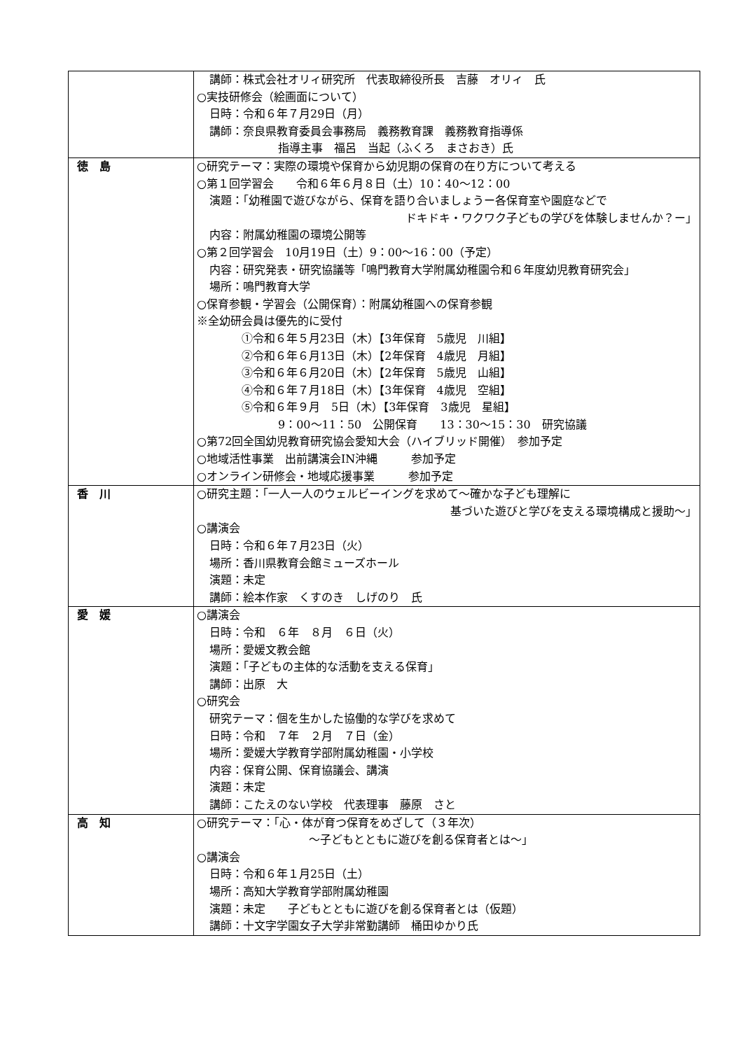| | 講師：株式会社オリィ研究所 代表取締役所長 吉藤 オリィ 氏 ○実技研修会（絵画面について） 日時：令和６年７月29日（月） 講師：奈良県教育委員会事務局 義務教育課 義務教育指導係 指導主事 福呂 当起（ふくろ まさおき）氏 |
| 徳 島 | ○研究テーマ：実際の環境や保育から幼児期の保育の在り方について考える ○第１回学習会 令和６年６月８日（土）10：40～12：00 演題：「幼稚園で遊びながら、保育を語り合いましょうー各保育室や園庭などで ドキドキ・ワクワク子どもの学びを体験しませんか？ー」 内容：附属幼稚園の環境公開等 ○第２回学習会 10月19日（土）9：00～16：00（予定） 内容：研究発表・研究協議等「鳴門教育大学附属幼稚園令和６年度幼児教育研究会」 場所：鳴門教育大学 ○保育参観・学習会（公開保育）：附属幼稚園への保育参観 ※全幼研会員は優先的に受付 ①令和６年５月23日（木）【3年保育 5歳児 川組】 ②令和６年６月13日（木）【2年保育 4歳児 月組】 ③令和６年６月20日（木）【2年保育 5歳児 山組】 ④令和６年７月18日（木）【3年保育 4歳児 空組】 ⑤令和６年９月 5日（木）【3年保育 3歳児 星組】 9：00～11：50 公開保育 13：30～15：30 研究協議 ○第72回全国幼児教育研究協会愛知大会（ハイブリッド開催） 参加予定 ○地域活性事業 出前講演会IN沖縄 参加予定 ○オンライン研修会・地域応援事業 参加予定 |
| 香 川 | ○研究主題：「一人一人のウェルビーイングを求めて～確かな子ども理解に 基づいた遊びと学びを支える環境構成と援助～」 ○講演会 日時：令和６年７月23日（火） 場所：香川県教育会館ミューズホール 演題：未定 講師：絵本作家 くすのき しげのり 氏 |
| 愛 媛 | ○講演会 日時：令和 ６年 ８月 ６日（火） 場所：愛媛文教会館 演題：「子どもの主体的な活動を支える保育」 講師：出原 大 ○研究会 研究テーマ：個を生かした協働的な学びを求めて 日時：令和 ７年 ２月 ７日（金） 場所：愛媛大学教育学部附属幼稚園・小学校 内容：保育公開、保育協議会、講演 演題：未定 講師：こたえのない学校 代表理事 藤原 さと |
| 高 知 | ○研究テーマ：「心・体が育つ保育をめざして（３年次） ～子どもとともに遊びを創る保育者とは～」 ○講演会 日時：令和６年１月25日（土） 場所：高知大学教育学部附属幼稚園 演題：未定 子どもとともに遊びを創る保育者とは（仮題） 講師：十文字学園女子大学非常勤講師 桶田ゆかり氏 |